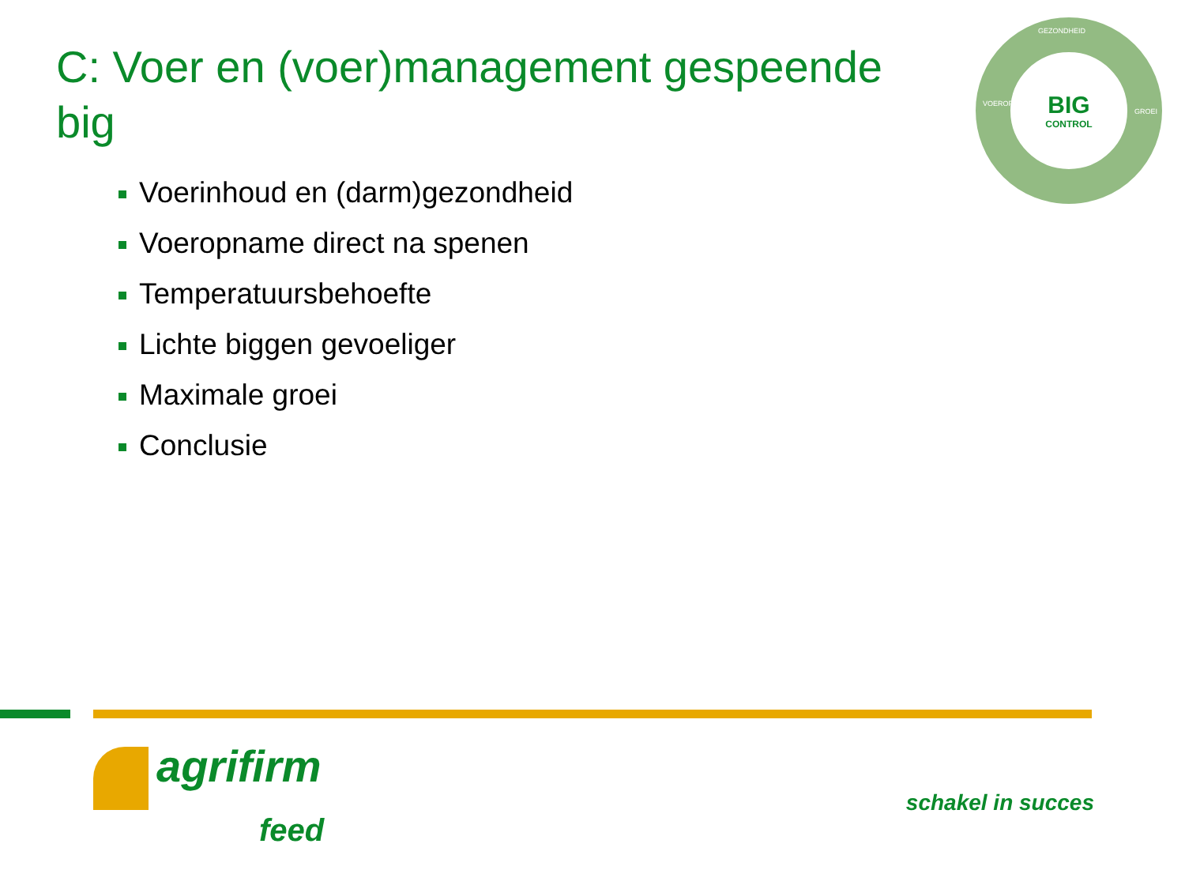C: Voer en (voer)management gespeende big
GEZONDHEID
BIG
CONTROL
VOEROPNAME
GROEI
Voerinhoud en (darm)gezondheid
Voeropname direct na spenen
Temperatuursbehoefte
Lichte biggen gevoeliger
Maximale groei
Conclusie
agrifirm
feed
schakel in succes